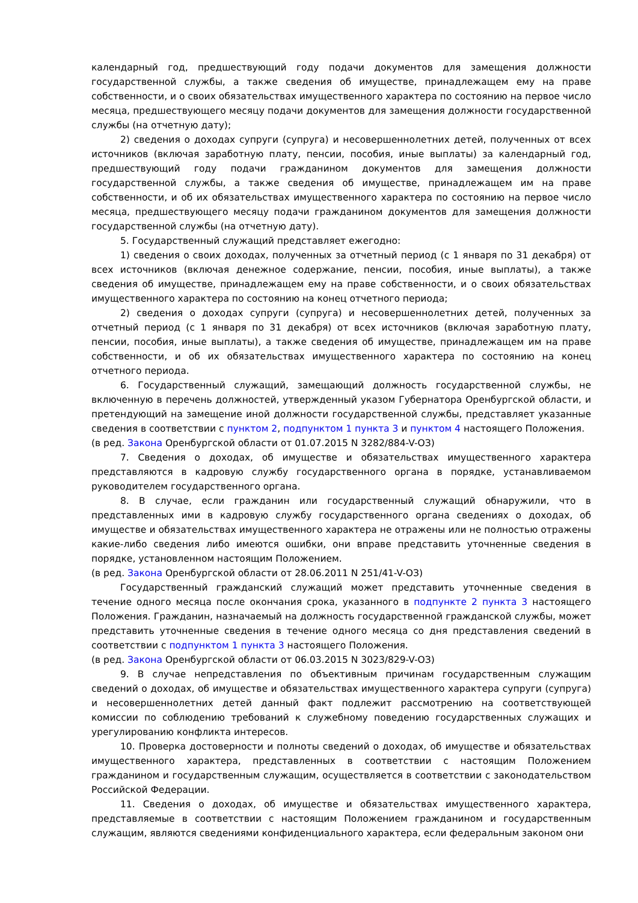календарный год, предшествующий году подачи документов для замещения должности государственной службы, а также сведения об имуществе, принадлежащем ему на праве собственности, и о своих обязательствах имущественного характера по состоянию на первое число месяца, предшествующего месяцу подачи документов для замещения должности государственной службы (на отчетную дату);
2) сведения о доходах супруги (супруга) и несовершеннолетних детей, полученных от всех источников (включая заработную плату, пенсии, пособия, иные выплаты) за календарный год, предшествующий году подачи гражданином документов для замещения должности государственной службы, а также сведения об имуществе, принадлежащем им на праве собственности, и об их обязательствах имущественного характера по состоянию на первое число месяца, предшествующего месяцу подачи гражданином документов для замещения должности государственной службы (на отчетную дату).
5. Государственный служащий представляет ежегодно:
1) сведения о своих доходах, полученных за отчетный период (с 1 января по 31 декабря) от всех источников (включая денежное содержание, пенсии, пособия, иные выплаты), а также сведения об имуществе, принадлежащем ему на праве собственности, и о своих обязательствах имущественного характера по состоянию на конец отчетного периода;
2) сведения о доходах супруги (супруга) и несовершеннолетних детей, полученных за отчетный период (с 1 января по 31 декабря) от всех источников (включая заработную плату, пенсии, пособия, иные выплаты), а также сведения об имуществе, принадлежащем им на праве собственности, и об их обязательствах имущественного характера по состоянию на конец отчетного периода.
6. Государственный служащий, замещающий должность государственной службы, не включенную в перечень должностей, утвержденный указом Губернатора Оренбургской области, и претендующий на замещение иной должности государственной службы, представляет указанные сведения в соответствии с пунктом 2, подпунктом 1 пункта 3 и пунктом 4 настоящего Положения.
(в ред. Закона Оренбургской области от 01.07.2015 N 3282/884-V-ОЗ)
7. Сведения о доходах, об имуществе и обязательствах имущественного характера представляются в кадровую службу государственного органа в порядке, устанавливаемом руководителем государственного органа.
8. В случае, если гражданин или государственный служащий обнаружили, что в представленных ими в кадровую службу государственного органа сведениях о доходах, об имуществе и обязательствах имущественного характера не отражены или не полностью отражены какие-либо сведения либо имеются ошибки, они вправе представить уточненные сведения в порядке, установленном настоящим Положением.
(в ред. Закона Оренбургской области от 28.06.2011 N 251/41-V-ОЗ)
Государственный гражданский служащий может представить уточненные сведения в течение одного месяца после окончания срока, указанного в подпункте 2 пункта 3 настоящего Положения. Гражданин, назначаемый на должность государственной гражданской службы, может представить уточненные сведения в течение одного месяца со дня представления сведений в соответствии с подпунктом 1 пункта 3 настоящего Положения.
(в ред. Закона Оренбургской области от 06.03.2015 N 3023/829-V-ОЗ)
9. В случае непредставления по объективным причинам государственным служащим сведений о доходах, об имуществе и обязательствах имущественного характера супруги (супруга) и несовершеннолетних детей данный факт подлежит рассмотрению на соответствующей комиссии по соблюдению требований к служебному поведению государственных служащих и урегулированию конфликта интересов.
10. Проверка достоверности и полноты сведений о доходах, об имуществе и обязательствах имущественного характера, представленных в соответствии с настоящим Положением гражданином и государственным служащим, осуществляется в соответствии с законодательством Российской Федерации.
11. Сведения о доходах, об имуществе и обязательствах имущественного характера, представляемые в соответствии с настоящим Положением гражданином и государственным служащим, являются сведениями конфиденциального характера, если федеральным законом они